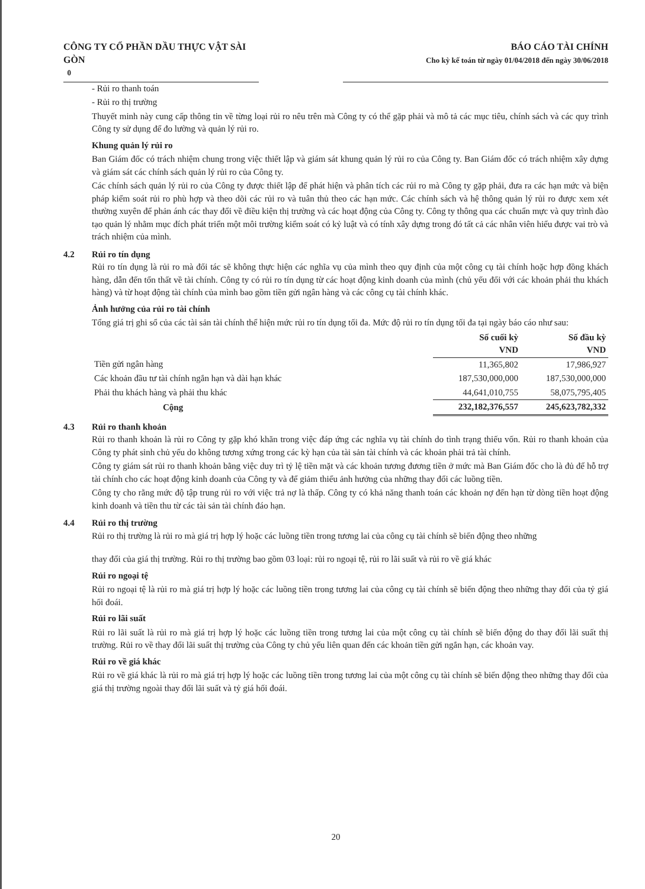CÔNG TY CỔ PHẦN DẦU THỰC VẬT SÀI GÒN
0
BÁO CÁO TÀI CHÍNH
Cho kỳ kế toán từ ngày 01/04/2018 đến ngày 30/06/2018
- Rủi ro thanh toán
- Rủi ro thị trường
Thuyết minh này cung cấp thông tin về từng loại rủi ro nêu trên mà Công ty có thể gặp phải và mô tả các mục tiêu, chính sách và các quy trình Công ty sử dụng để đo lường và quản lý rủi ro.
Khung quản lý rủi ro
Ban Giám đốc có trách nhiệm chung trong việc thiết lập và giám sát khung quản lý rủi ro của Công ty. Ban Giám đốc có trách nhiệm xây dựng và giám sát các chính sách quản lý rủi ro của Công ty.
Các chính sách quản lý rủi ro của Công ty được thiết lập để phát hiện và phân tích các rủi ro mà Công ty gặp phải, đưa ra các hạn mức và biện pháp kiểm soát rủi ro phù hợp và theo dõi các rủi ro và tuân thủ theo các hạn mức. Các chính sách và hệ thông quản lý rủi ro được xem xét thường xuyên để phản ánh các thay đổi về điều kiện thị trường và các hoạt động của Công ty. Công ty thông qua các chuẩn mực và quy trình đào tạo quản lý nhằm mục đích phát triển một môi trường kiểm soát có kỷ luật và có tính xây dựng trong đó tất cả các nhân viên hiểu được vai trò và trách nhiệm của mình.
4.2 Rủi ro tín dụng
Rủi ro tín dụng là rủi ro mà đối tác sẽ không thực hiện các nghĩa vụ của mình theo quy định của một công cụ tài chính hoặc hợp đồng khách hàng, dẫn đến tổn thất về tài chính. Công ty có rủi ro tín dụng từ các hoạt động kinh doanh của mình (chủ yếu đối với các khoản phải thu khách hàng) và từ hoạt động tài chính của mình bao gồm tiền gửi ngân hàng và các công cụ tài chính khác.
Ảnh hưởng của rủi ro tài chính
Tổng giá trị ghi sổ của các tài sản tài chính thể hiện mức rủi ro tín dụng tối đa. Mức độ rủi ro tín dụng tối đa tại ngày báo cáo như sau:
| | Số cuối kỳ VND | Số đầu kỳ VND |
| --- | --- | --- |
| Tiền gửi ngân hàng | 11,365,802 | 17,986,927 |
| Các khoản đầu tư tài chính ngắn hạn và dài hạn khác | 187,530,000,000 | 187,530,000,000 |
| Phải thu khách hàng và phải thu khác | 44,641,010,755 | 58,075,795,405 |
| Cộng | 232,182,376,557 | 245,623,782,332 |
4.3 Rủi ro thanh khoản
Rủi ro thanh khoản là rủi ro Công ty gặp khó khăn trong việc đáp ứng các nghĩa vụ tài chính do tình trạng thiếu vốn. Rủi ro thanh khoản của Công ty phát sinh chủ yếu do không tương xứng trong các kỳ hạn của tài sản tài chính và các khoản phải trả tài chính.
Công ty giám sát rủi ro thanh khoản bằng việc duy trì tỷ lệ tiền mặt và các khoản tương đương tiền ở mức mà Ban Giám đốc cho là đủ để hỗ trợ tài chính cho các hoạt động kinh doanh của Công ty và để giảm thiểu ảnh hưởng của những thay đổi các luồng tiền.
Công ty cho rằng mức độ tập trung rủi ro với việc trả nợ là thấp. Công ty có khả năng thanh toán các khoản nợ đến hạn từ dòng tiền hoạt động kinh doanh và tiền thu từ các tài sản tài chính đáo hạn.
4.4 Rủi ro thị trường
Rủi ro thị trường là rủi ro mà giá trị hợp lý hoặc các luồng tiền trong tương lai của công cụ tài chính sẽ biến động theo những
thay đổi của giá thị trường. Rủi ro thị trường bao gồm 03 loại: rủi ro ngoại tệ, rủi ro lãi suất và rủi ro về giá khác
Rủi ro ngoại tệ
Rủi ro ngoại tệ là rủi ro mà giá trị hợp lý hoặc các luồng tiền trong tương lai của công cụ tài chính sẽ biến động theo những thay đổi của tỷ giá hối đoái.
Rủi ro lãi suất
Rủi ro lãi suất là rủi ro mà giá trị hợp lý hoặc các luồng tiền trong tương lai của một công cụ tài chính sẽ biến động do thay đổi lãi suất thị trường. Rủi ro về thay đổi lãi suất thị trường của Công ty chủ yếu liên quan đến các khoản tiền gửi ngắn hạn, các khoản vay.
Rủi ro về giá khác
Rủi ro về giá khác là rủi ro mà giá trị hợp lý hoặc các luồng tiền trong tương lai của một công cụ tài chính sẽ biến động theo những thay đổi của giá thị trường ngoài thay đổi lãi suất và tỷ giá hối đoái.
20